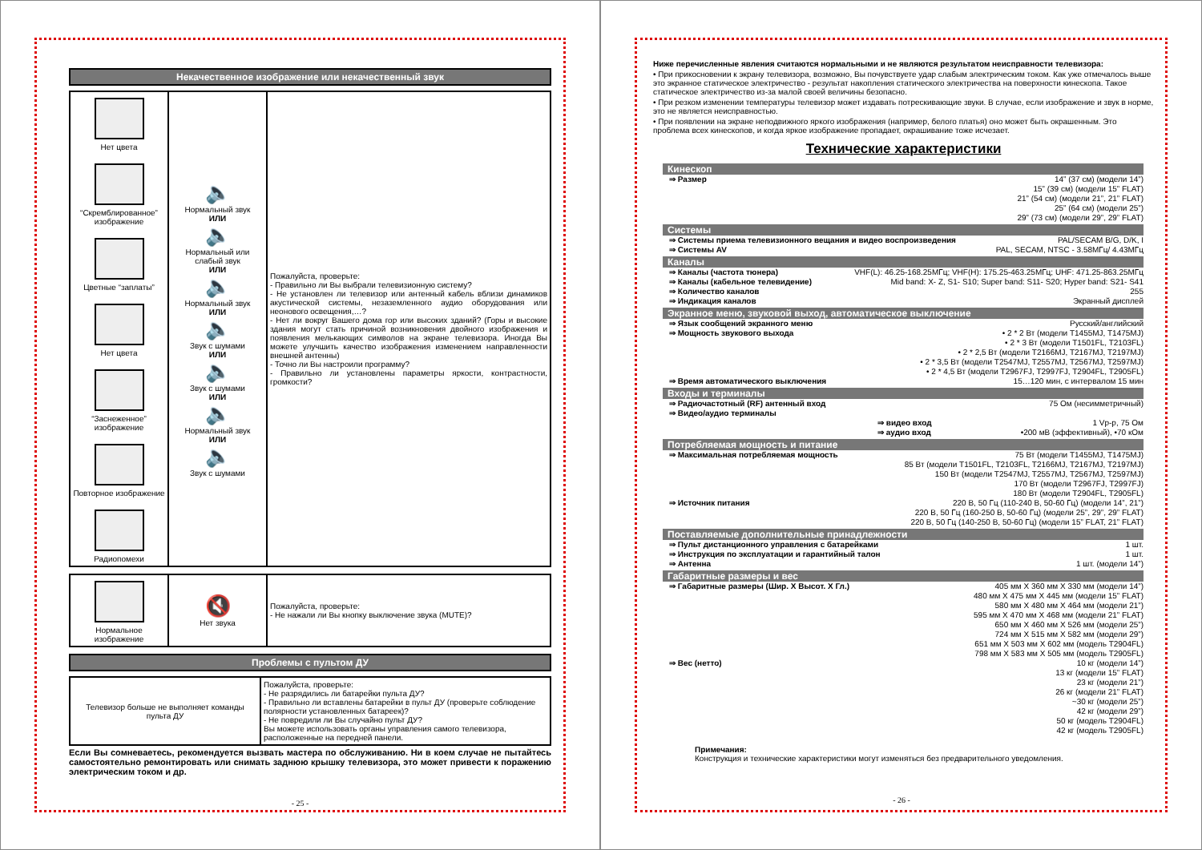Некачественное изображение или некачественный звук
| Нет цвета “Скремблированное” изображение Цветные “заплаты” Нет цвета “Заснеженное” изображение Повторное изображение Радиопомехи | 🔈 Нормальный звук ИЛИ 🔈 Нормальный или слабый звук ИЛИ 🔈 Нормальный звук ИЛИ 🔈 Звук с шумами ИЛИ 🔈 Звук с шумами ИЛИ 🔈 Нормальный звук ИЛИ 🔈 Звук с шумами | Пожалуйста, проверьте: - Правильно ли Вы выбрали телевизионную систему? - Не установлен ли телевизор или антенный кабель вблизи динамиков акустической системы, незаземленного аудио оборудования или неонового освещения,…? - Нет ли вокруг Вашего дома гор или высоких зданий? (Горы и высокие здания могут стать причиной возникновения двойного изображения и появления мелькающих символов на экране телевизора. Иногда Вы можете улучшить качество изображения изменением направленности внешней антенны) - Точно ли Вы настроили программу? - Правильно ли установлены параметры яркости, контрастности, громкости? |
| Нормальное изображение | 🔇 Нет звука | Пожалуйста, проверьте: - Не нажали ли Вы кнопку выключение звука (MUTE)? |
Проблемы с пультом ДУ
| Телевизор больше не выполняет команды пульта ДУ | Пожалуйста, проверьте: - Не разрядились ли батарейки пульта ДУ? - Правильно ли вставлены батарейки в пульт ДУ (проверьте соблюдение полярности установленных батареек)? - Не повредили ли Вы случайно пульт ДУ? Вы можете использовать органы управления самого телевизора, расположенные на передней панели. |
Если Вы сомневаетесь, рекомендуется вызвать мастера по обслуживанию. Ни в коем случае не пытайтесь самостоятельно ремонтировать или снимать заднюю крышку телевизора, это может привести к поражению электрическим током и др.
- 25 -
Ниже перечисленные явления считаются нормальными и не являются результатом неисправности телевизора:
• При прикосновении к экрану телевизора, возможно, Вы почувствуете удар слабым электрическим током. Как уже отмечалось выше это экранное статическое электричество - результат накопления статического электричества на поверхности кинескопа. Такое статическое электричество из-за малой своей величины безопасно.
• При резком изменении температуры телевизор может издавать потрескивающие звуки. В случае, если изображение и звук в норме, это не является неисправностью.
• При появлении на экране неподвижного яркого изображения (например, белого платья) оно может быть окрашенным. Это проблема всех кинескопов, и когда яркое изображение пропадает, окрашивание тоже исчезает.
Технические характеристики
Кинескоп
⇒ Размер 14” (37 см) (модели 14”)
15” (39 см) (модели 15” FLAT)
21” (54 см) (модели 21”, 21” FLAT)
25” (64 см) (модели 25”)
29” (73 см) (модели 29”, 29” FLAT)
Системы
⇒ Системы приема телевизионного вещания и видео воспроизведения PAL/SECAM B/G, D/K, I
⇒ Системы AV PAL, SECAM, NTSC - 3.58МГц/ 4.43МГц
Каналы
⇒ Каналы (частота тюнера) VHF(L): 46.25-168.25МГц; VHF(H): 175.25-463.25МГц; UHF: 471.25-863.25МГц
⇒ Каналы (кабельное телевидение) Mid band: X- Z, S1- S10; Super band: S11- S20; Hyper band: S21- S41
⇒ Количество каналов 255
⇒ Индикация каналов Экранный дисплей
Экранное меню, звуковой выход, автоматическое выключение
⇒ Язык сообщений экранного меню Русский/английский
⇒ Мощность звукового выхода • 2 * 2 Вт (модели T1455MJ, T1475MJ)
• 2 * 3 Вт (модели T1501FL, T2103FL)
• 2 * 2,5 Вт (модели T2166MJ, T2167MJ, T2197MJ)
• 2 * 3,5 Вт (модели T2547MJ, T2557MJ, T2567MJ, T2597MJ)
• 2 * 4,5 Вт (модели T2967FJ, T2997FJ, T2904FL, T2905FL)
⇒ Время автоматического выключения 15…120 мин, с интервалом 15 мин
Входы и терминалы
⇒ Радиочастотный (RF) антенный вход 75 Ом (несимметричный)
⇒ Видео/аудио терминалы
⇒ видео вход 1 Vp-p, 75 Ом
⇒ аудио вход •200 мВ (эффективный), •70 кОм
Потребляемая мощность и питание
⇒ Максимальная потребляемая мощность 75 Вт (модели T1455MJ, T1475MJ)
85 Вт (модели T1501FL, T2103FL, T2166MJ, T2167MJ, T2197MJ)
150 Вт (модели T2547MJ, T2557MJ, T2567MJ, T2597MJ)
170 Вт (модели T2967FJ, T2997FJ)
180 Вт (модели T2904FL, T2905FL)
⇒ Источник питания 220 В, 50 Гц (110-240 В, 50-60 Гц) (модели 14”, 21”)
220 В, 50 Гц (160-250 В, 50-60 Гц) (модели 25”, 29”, 29” FLAT)
220 В, 50 Гц (140-250 В, 50-60 Гц) (модели 15” FLAT, 21” FLAT)
Поставляемые дополнительные принадлежности
⇒ Пульт дистанционного управления с батарейками 1 шт.
⇒ Инструкция по эксплуатации и гарантийный талон 1 шт.
⇒ Антенна 1 шт. (модели 14”)
Габаритные размеры и вес
⇒ Габаритные размеры (Шир. X Высот. X Гл.) 405 мм X 360 мм X 330 мм (модели 14”)
480 мм X 475 мм X 445 мм (модели 15” FLAT)
580 мм X 480 мм X 464 мм (модели 21”)
595 мм X 470 мм X 468 мм (модели 21” FLAT)
650 мм X 460 мм X 526 мм (модели 25”)
724 мм X 515 мм X 582 мм (модели 29”)
651 мм X 503 мм X 602 мм (модель T2904FL)
798 мм X 583 мм X 505 мм (модель T2905FL)
⇒ Вес (нетто) 10 кг (модели 14”)
13 кг (модели 15” FLAT)
23 кг (модели 21”)
26 кг (модели 21” FLAT)
~30 кг (модели 25”)
42 кг (модели 29”)
50 кг (модель T2904FL)
42 кг (модель T2905FL)
Примечания:
Конструкция и технические характеристики могут изменяться без предварительного уведомления.
- 26 -